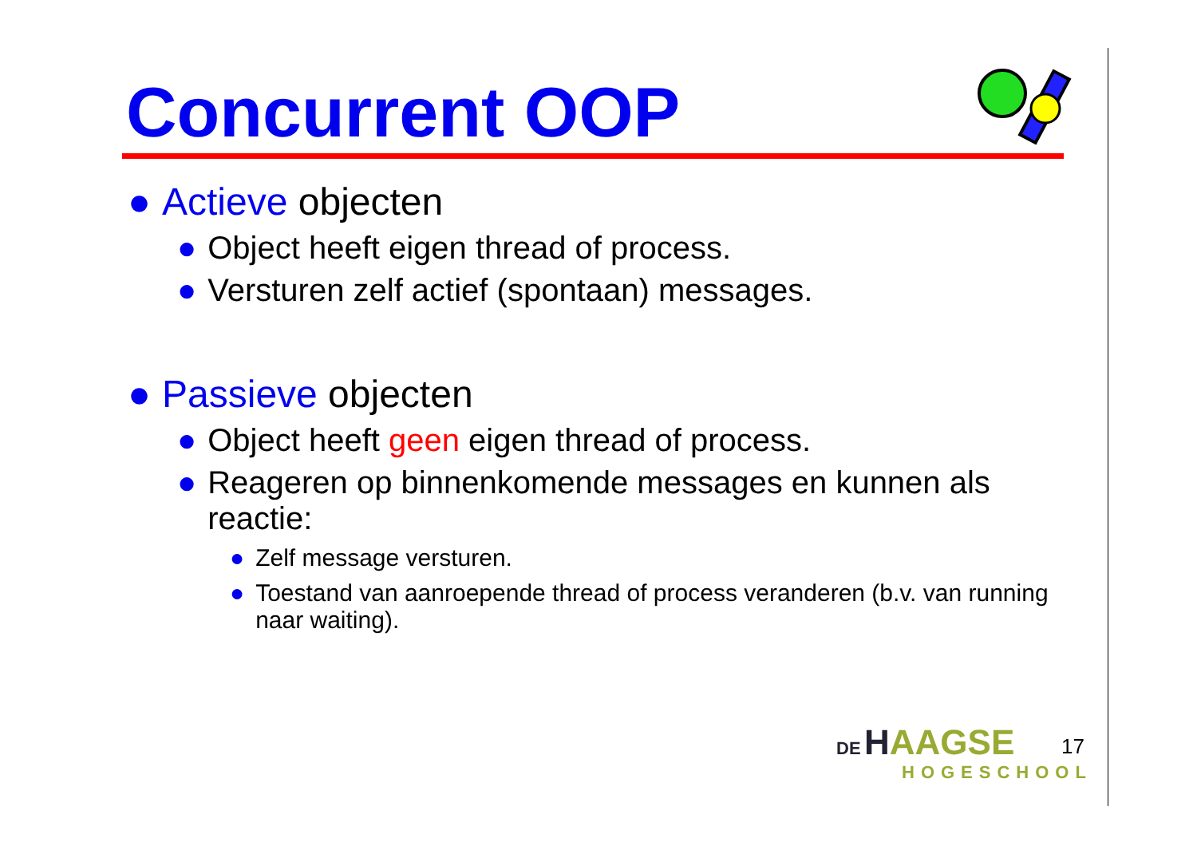Concurrent OOP
● Actieve objecten
● Object heeft eigen thread of process.
● Versturen zelf actief (spontaan) messages.
● Passieve objecten
● Object heeft geen eigen thread of process.
● Reageren op binnenkomende messages en kunnen als reactie:
● Zelf message versturen.
● Toestand van aanroepende thread of process veranderen (b.v. van running naar waiting).
DE HAAGSE
HOGESCHOOL
17